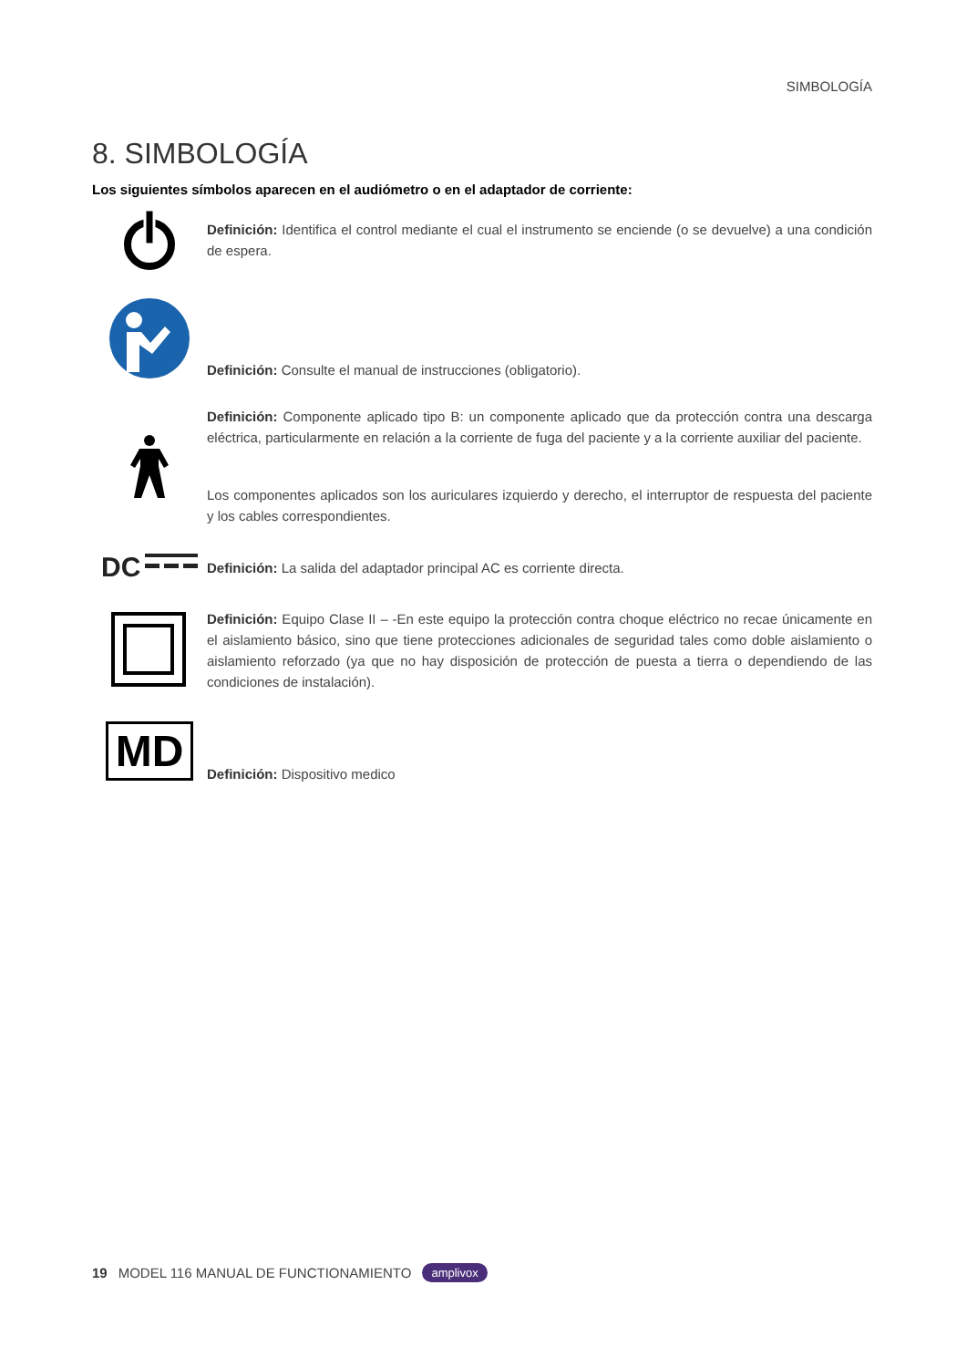SIMBOLOGÍA
8. SIMBOLOGÍA
Los siguientes símbolos aparecen en el audiómetro o en el adaptador de corriente:
Definición: Identifica el control mediante el cual el instrumento se enciende (o se devuelve) a una condición de espera.
Definición: Consulte el manual de instrucciones (obligatorio).
Definición: Componente aplicado tipo B: un componente aplicado que da protección contra una descarga eléctrica, particularmente en relación a la corriente de fuga del paciente y a la corriente auxiliar del paciente.
Los componentes aplicados son los auriculares izquierdo y derecho, el interruptor de respuesta del paciente y los cables correspondientes.
DC
Definición: La salida del adaptador principal AC es corriente directa.
Definición: Equipo Clase II – -En este equipo la protección contra choque eléctrico no recae únicamente en el aislamiento básico, sino que tiene protecciones adicionales de seguridad tales como doble aislamiento o aislamiento reforzado (ya que no hay disposición de protección de puesta a tierra o dependiendo de las condiciones de instalación).
MD
Definición: Dispositivo medico
19 MODEL 116 MANUAL DE FUNCTIONAMIENTO amplivox